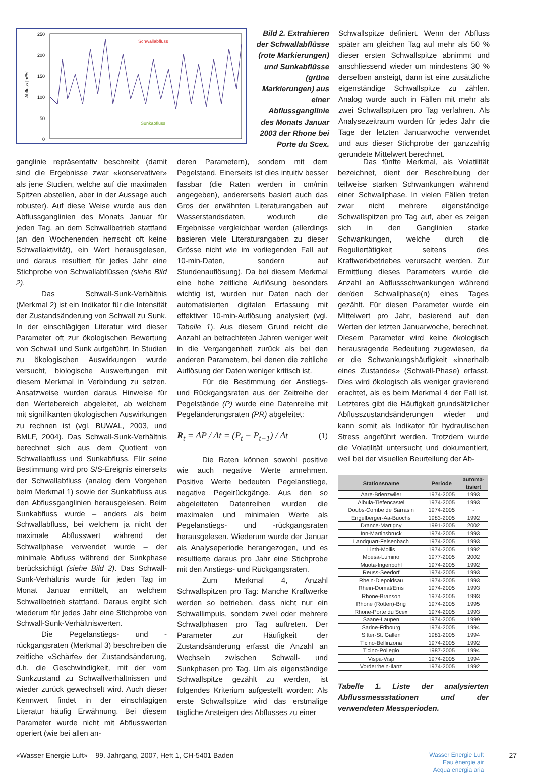Abfluss [m³/s]
250
200
150
100
50
0
Schwallabfluss
Sunkabfluss
Bild 2. Extrahieren der Schwallabflüsse (rote Markierungen) und Sunkabflüsse (grüne Markierungen) aus einer Abflussganglinie des Monats Januar 2003 der Rhone bei Porte du Scex.
Schwallspitze definiert. Wenn der Abfluss später am gleichen Tag auf mehr als 50 % dieser ersten Schwallspitze abnimmt und anschliessend wieder um mindestens 30 % derselben ansteigt, dann ist eine zusätzliche eigenständige Schwallspitze zu zählen. Analog wurde auch in Fällen mit mehr als zwei Schwallspitzen pro Tag verfahren. Als Analysezeitraum wurden für jedes Jahr die Tage der letzten Januarwoche verwendet und aus dieser Stichprobe der ganzzahlig gerundete Mittelwert berechnet.
ganglinie repräsentativ beschreibt (damit sind die Ergebnisse zwar «konservativer» als jene Studien, welche auf die maximalen Spitzen abstellen, aber in der Aussage auch robuster). Auf diese Weise wurde aus den Abflussganglinien des Monats Januar für jeden Tag, an dem Schwallbetrieb stattfand (an den Wochenenden herrscht oft keine Schwallaktivität), ein Wert herausgelesen, und daraus resultiert für jedes Jahr eine Stichprobe von Schwallabflüssen (siehe Bild 2).
Das Schwall-Sunk-Verhältnis (Merkmal 2) ist ein Indikator für die Intensität der Zustandsänderung von Schwall zu Sunk. In der einschlägigen Literatur wird dieser Parameter oft zur ökologischen Bewertung von Schwall und Sunk aufgeführt. In Studien zu ökologischen Auswirkungen wurde versucht, biologische Auswertungen mit diesem Merkmal in Verbindung zu setzen. Ansatzweise wurden daraus Hinweise für den Wertebereich abgeleitet, ab welchem mit signifikanten ökologischen Auswirkungen zu rechnen ist (vgl. BUWAL, 2003, und BMLF, 2004). Das Schwall-Sunk-Verhältnis berechnet sich aus dem Quotient von Schwallabfluss und Sunkabfluss. Für seine Bestimmung wird pro S/S-Ereignis einerseits der Schwallabfluss (analog dem Vorgehen beim Merkmal 1) sowie der Sunkabfluss aus den Abflussganglinien herausgelesen. Beim Sunkabfluss wurde – anders als beim Schwallabfluss, bei welchem ja nicht der maximale Abflusswert während der Schwallphase verwendet wurde – der minimale Abfluss während der Sunkphase berücksichtigt (siehe Bild 2). Das Schwall-Sunk-Verhältnis wurde für jeden Tag im Monat Januar ermittelt, an welchem Schwallbetrieb stattfand. Daraus ergibt sich wiederum für jedes Jahr eine Stichprobe von Schwall-Sunk-Verhältniswerten.
Die Pegelanstiegs- und -rückgangsraten (Merkmal 3) beschreiben die zeitliche «Schärfe» der Zustandsänderung, d.h. die Geschwindigkeit, mit der vom Sunkzustand zu Schwallverhältnissen und wieder zurück gewechselt wird. Auch dieser Kennwert findet in der einschlägigen Literatur häufig Erwähnung. Bei diesem Parameter wurde nicht mit Abflusswerten operiert (wie bei allen an-
deren Parametern), sondern mit dem Pegelstand. Einerseits ist dies intuitiv besser fassbar (die Raten werden in cm/min angegeben), andererseits basiert auch das Gros der erwähnten Literaturangaben auf Wasserstandsdaten, wodurch die Ergebnisse vergleichbar werden (allerdings basieren viele Literaturangaben zu dieser Grösse nicht wie im vorliegenden Fall auf 10-min-Daten, sondern auf Stundenauflösung). Da bei diesem Merkmal eine hohe zeitliche Auflösung besonders wichtig ist, wurden nur Daten nach der automatisierten digitalen Erfassung mit effektiver 10-min-Auflösung analysiert (vgl. Tabelle 1). Aus diesem Grund reicht die Anzahl an betrachteten Jahren weniger weit in die Vergangenheit zurück als bei den anderen Parametern, bei denen die zeitliche Auflösung der Daten weniger kritisch ist.
Für die Bestimmung der Anstiegs- und Rückgangsraten aus der Zeitreihe der Pegelstände (P) wurde eine Datenreihe mit Pegeländerungsraten (PR) abgeleitet:
R<sub>t</sub> = ΔP / Δt = (P<sub>t</sub> − P<sub>t−1</sub>) / Δt (1)
Die Raten können sowohl positive wie auch negative Werte annehmen. Positive Werte bedeuten Pegelanstiege, negative Pegelrückgänge. Aus den so abgeleiteten Datenreihen wurden die maximalen und minimalen Werte als Pegelanstiegs- und -rückgangsraten herausgelesen. Wiederum wurde der Januar als Analyseperiode herangezogen, und es resultierte daraus pro Jahr eine Stichprobe mit den Anstiegs- und Rückgangsraten.
Zum Merkmal 4, Anzahl Schwallspitzen pro Tag: Manche Kraftwerke werden so betrieben, dass nicht nur ein Schwallimpuls, sondern zwei oder mehrere Schwallphasen pro Tag auftreten. Der Parameter zur Häufigkeit der Zustandsänderung erfasst die Anzahl an Wechseln zwischen Schwall- und Sunkphasen pro Tag. Um als eigenständige Schwallspitze gezählt zu werden, ist folgendes Kriterium aufgestellt worden: Als erste Schwallspitze wird das erstmalige tägliche Ansteigen des Abflusses zu einer
Das fünfte Merkmal, als Volatilität bezeichnet, dient der Beschreibung der teilweise starken Schwankungen während einer Schwallphase. In vielen Fällen treten zwar nicht mehrere eigenständige Schwallspitzen pro Tag auf, aber es zeigen sich in den Ganglinien starke Schwankungen, welche durch die Reguliertätigkeit seitens des Kraftwerkbetriebes verursacht werden. Zur Ermittlung dieses Parameters wurde die Anzahl an Abflussschwankungen während der/den Schwallphase(n) eines Tages gezählt. Für diesen Parameter wurde ein Mittelwert pro Jahr, basierend auf den Werten der letzten Januarwoche, berechnet. Diesem Parameter wird keine ökologisch herausragende Bedeutung zugewiesen, da er die Schwankungshäufigkeit «innerhalb eines Zustandes» (Schwall-Phase) erfasst. Dies wird ökologisch als weniger gravierend erachtet, als es beim Merkmal 4 der Fall ist. Letzteres gibt die Häufigkeit grundsätzlicher Abflusszustandsänderungen wieder und kann somit als Indikator für hydraulischen Stress angeführt werden. Trotzdem wurde die Volatilität untersucht und dokumentiert, weil bei der visuellen Beurteilung der Ab-
| Stationsname | Periode | automa- tisiert |
| --- | --- | --- |
| Aare-Brienzwiler | 1974-2005 | 1993 |
| Albula-Tiefencastel | 1974-2005 | 1993 |
| Doubs-Combe de Sarrasin | 1974-2005 | - |
| Engelberger-Aa-Buochs | 1983-2005 | 1992 |
| Drance-Martigny | 1991-2005 | 2002 |
| Inn-Martinsbruck | 1974-2005 | 1993 |
| Landquart-Felsenbach | 1974-2005 | 1993 |
| Linth-Mollis | 1974-2005 | 1992 |
| Moesa-Lumino | 1977-2005 | 2002 |
| Muota-Ingenbohl | 1974-2005 | 1992 |
| Reuss-Seedorf | 1974-2005 | 1993 |
| Rhein-Diepoldsau | 1974-2005 | 1993 |
| Rhein-Domat/Ems | 1974-2005 | 1993 |
| Rhone-Branson | 1974-2005 | 1993 |
| Rhone (Rotten)-Brig | 1974-2005 | 1995 |
| Rhone-Porte du Scex | 1974-2005 | 1993 |
| Saane-Laupen | 1974-2005 | 1999 |
| Sarine-Fribourg | 1974-2005 | 1994 |
| Sitter-St. Gallen | 1981-2005 | 1994 |
| Ticino-Bellinzona | 1974-2005 | 1992 |
| Ticino-Pollegio | 1987-2005 | 1994 |
| Vispa-Visp | 1974-2005 | 1994 |
| Vorderrhein-Ilanz | 1974-2005 | 1992 |
Tabelle 1. Liste der analysierten Abflussmessstationen und der verwendeten Messperioden.
«Wasser Energie Luft» – 99. Jahrgang, 2007, Heft 1, CH-5401 Baden Wasser Energie Luft
Eau énergie air
Acqua energia aria 27